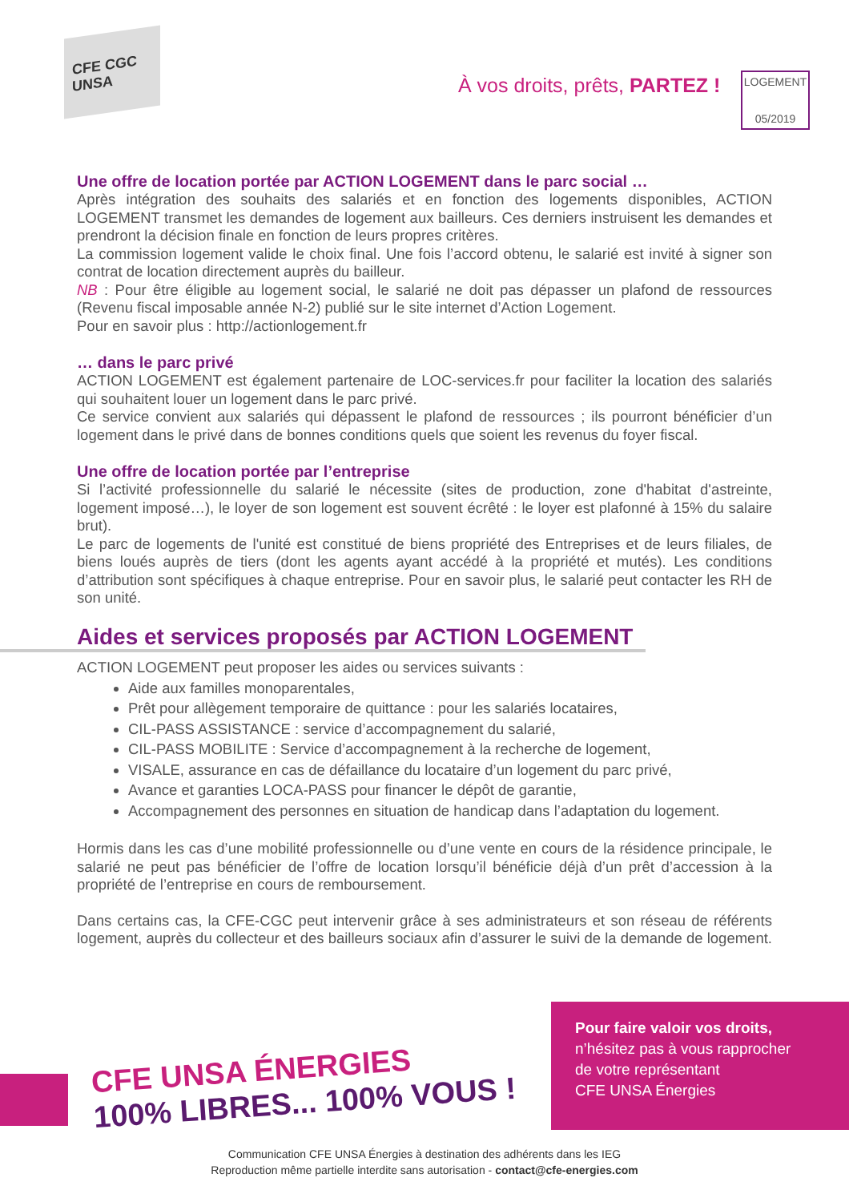CFE CGC UNSA
À vos droits, prêts, PARTEZ !
LOGEMENT
05/2019
Une offre de location portée par ACTION LOGEMENT dans le parc social …
Après intégration des souhaits des salariés et en fonction des logements disponibles, ACTION LOGEMENT transmet les demandes de logement aux bailleurs. Ces derniers instruisent les demandes et prendront la décision finale en fonction de leurs propres critères.
La commission logement valide le choix final. Une fois l’accord obtenu, le salarié est invité à signer son contrat de location directement auprès du bailleur.
NB : Pour être éligible au logement social, le salarié ne doit pas dépasser un plafond de ressources (Revenu fiscal imposable année N-2) publié sur le site internet d’Action Logement.
Pour en savoir plus : http://actionlogement.fr
… dans le parc privé
ACTION LOGEMENT est également partenaire de LOC-services.fr pour faciliter la location des salariés qui souhaitent louer un logement dans le parc privé.
Ce service convient aux salariés qui dépassent le plafond de ressources ; ils pourront bénéficier d’un logement dans le privé dans de bonnes conditions quels que soient les revenus du foyer fiscal.
Une offre de location portée par l’entreprise
Si l’activité professionnelle du salarié le nécessite (sites de production, zone d'habitat d'astreinte, logement imposé…), le loyer de son logement est souvent écrêté : le loyer est plafonné à 15% du salaire brut).
Le parc de logements de l'unité est constitué de biens propriété des Entreprises et de leurs filiales, de biens loués auprès de tiers (dont les agents ayant accédé à la propriété et mutés). Les conditions d’attribution sont spécifiques à chaque entreprise. Pour en savoir plus, le salarié peut contacter les RH de son unité.
Aides et services proposés par ACTION LOGEMENT
ACTION LOGEMENT peut proposer les aides ou services suivants :
Aide aux familles monoparentales,
Prêt pour allègement temporaire de quittance : pour les salariés locataires,
CIL-PASS ASSISTANCE : service d’accompagnement du salarié,
CIL-PASS MOBILITE : Service d’accompagnement à la recherche de logement,
VISALE, assurance en cas de défaillance du locataire d’un logement du parc privé,
Avance et garanties LOCA-PASS pour financer le dépôt de garantie,
Accompagnement des personnes en situation de handicap dans l’adaptation du logement.
Hormis dans les cas d’une mobilité professionnelle ou d’une vente en cours de la résidence principale, le salarié ne peut pas bénéficier de l’offre de location lorsqu’il bénéficie déjà d’un prêt d’accession à la propriété de l’entreprise en cours de remboursement.
Dans certains cas, la CFE-CGC peut intervenir grâce à ses administrateurs et son réseau de référents logement, auprès du collecteur et des bailleurs sociaux afin d’assurer le suivi de la demande de logement.
CFE UNSA ÉNERGIES
100% LIBRES... 100% VOUS !
Pour faire valoir vos droits,
n’hésitez pas à vous rapprocher
de votre représentant
CFE UNSA Énergies
Communication CFE UNSA Énergies à destination des adhérents dans les IEG
Reproduction même partielle interdite sans autorisation - contact@cfe-energies.com